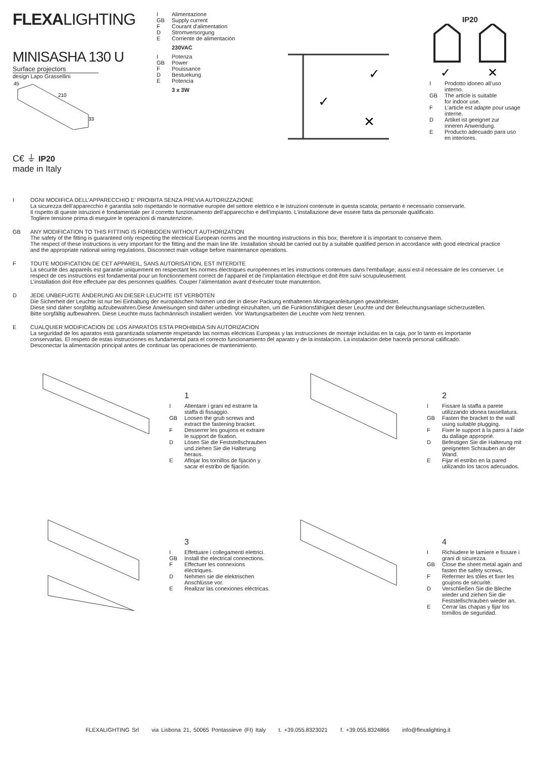FLEXALIGHTING
MINISASHA 130 U
Surface projectors
design Lapo Grassellini
45
210
33
C€ ⏚ IP20
made in Italy
I Alimentazione
GB Supply current
F Courant d’alimentation
D Stromversorgung
E Corriente de alimentación
230VAC
I Potenza
GB Power
F Pouissance
D Bestuekung
E Potencia
3 x 3W
✓
✓
✕
IP20
✓
✕
I Prodotto idoneo all’uso
interno.
GB The article is suitable
for indoor use.
F L’article est adapte pour usage
interne.
D Artikel ist geeignet zur
inneren Anwendung.
E Producto adecuado para uso
en interiores.
I OGNI MODIFICA DELL’APPARECCHIO E’ PROIBITA SENZA PREVIA AUTORIZZAZIONE
La sicurezza dell’apparecchio è garantita solo rispettando le normative europee del settore elettrico e le istruzioni contenute in questa scatola; pertanto è necessario conservarle.
Il rispetto di queste istruzioni è fondamentale per il corretto funzionamento dell’apparecchio e dell’impianto. L’installazione deve essere fatta da personale qualificato.
Togliere tensione prima di eseguire le operazioni di manutenzione.
GB ANY MODIFICATION TO THIS FITTING IS FORBIDDEN WITHOUT AUTHORIZATION
The safety of the fitting is guaranteed only respecting the electrical European norms and the mounting instructions in this box; therefore it is important to conserve them.
The respect of these instructions is very important for the fitting and the main line life. Installation should be carried out by a suitable qualified person in accordance with good electrical practice and the appropriate national wiring regulations. Disconnect main voltage before maintenance operations.
F TOUTE MODIFICATION DE CET APPAREIL, SANS AUTORISATION, EST INTERDITE
La sécurité des appareils est garantie uniquement en respectant les normes électriques européennes et les instructions contenues dans l’emballage; aussi est-il nécessaire de les conserver. Le respect de ces instructions est fondamental pour un fonctionnement correct de l’appareil et de l’implantation électrique et doit être suivi scrupuleusement.
L’installation doit être effectuée par des personnes qualifiés. Couper l’alimentation avant d’éxécuter toute manutention.
D JEDE UNBEFUGTE ÄNDERUNG AN DIESER LEUCHTE IST VERBOTEN
Die Sicherheit der Leuchte ist nur bei Einhaltung der europäischen Normen und der in dieser Packung enthaltenen Montageanleitungen gewährleistet.
Diese sind daher sorgfältig aufzubewahren.Diese Anweisungen sind daher unbedingt einzuhalten, um die Funktionsfähigkeit dieser Leuchte und der Beleuchtungsanlage sicherzustellen.
Bitte sorgfältig aufbewahren. Diese Leuchte muss fachmännisch installiert werden. Vor Wartungsarbeiten die Leuchte vom Netz trennen.
E CUALQUIER MODIFICACION DE LOS APARATOS ESTA PROHIBIDA SIN AUTORIZACION
La seguridad de los aparatos está garantizada solamente respetando las normas eléctricas Europeas y las instrucciones de montaje incluídas en la caja, por lo tanto es importante conservarlas. El respeto de estas instrucciones es fundamental para el correcto funcionamiento del aparato y de la instalación. La instalación debe hacerla personal calificado.
Desconectar la alimentación principal antes de continuar las operaciones de mantenimiento.
1
I Allentare i grani ed estrarre la staffa di fissaggio.
GB Loosen the grub screws and extract the fastening bracket.
F Desserrer les goujons et extraire le support de fixation.
D Lösen Sie die Feststellschrauben und ziehen Sie die Halterung heraus.
E Aflojar los tornillos de fijación y sacar el estribo de fijación.
2
I Fissare la staffa a parete utilizzando idonea tassellatura.
GB Fasten the bracket to the wall using suitable plugging.
F Fixer le support à la paroi à l’aide du dallage approprié.
D Befestigen Sie die Halterung mit geeigneten Schrauben an der Wand.
E Fijar el estribo en la pared utilizando los tacos adecuados.
3
I Effettuare i collegamenti elettrici.
GB Install the electrical connections.
F Effectuer les connexions éléctriques.
D Nehmen sie die elektrischen Anschlüsse vor.
E Realizar las conexiones eléctricas.
4
I Richiudere le lamiere e fissare i grani di sicurezza.
GB Close the sheet metal again and fasten the safety screws.
F Refermer les tôles et fixer les goujons de sécurité.
D Verschließen Sie die Bleche wieder und ziehen Sie die Feststellschrauben wieder an.
E Cerrar las chapas y fijar los tornillos de seguridad.
FLEXALIGHTING Srl via Lisbona 21, 50065 Pontassieve (FI) Italy t. +39.055.8323021 f. +39.055.8324866 info@flexalighting.it